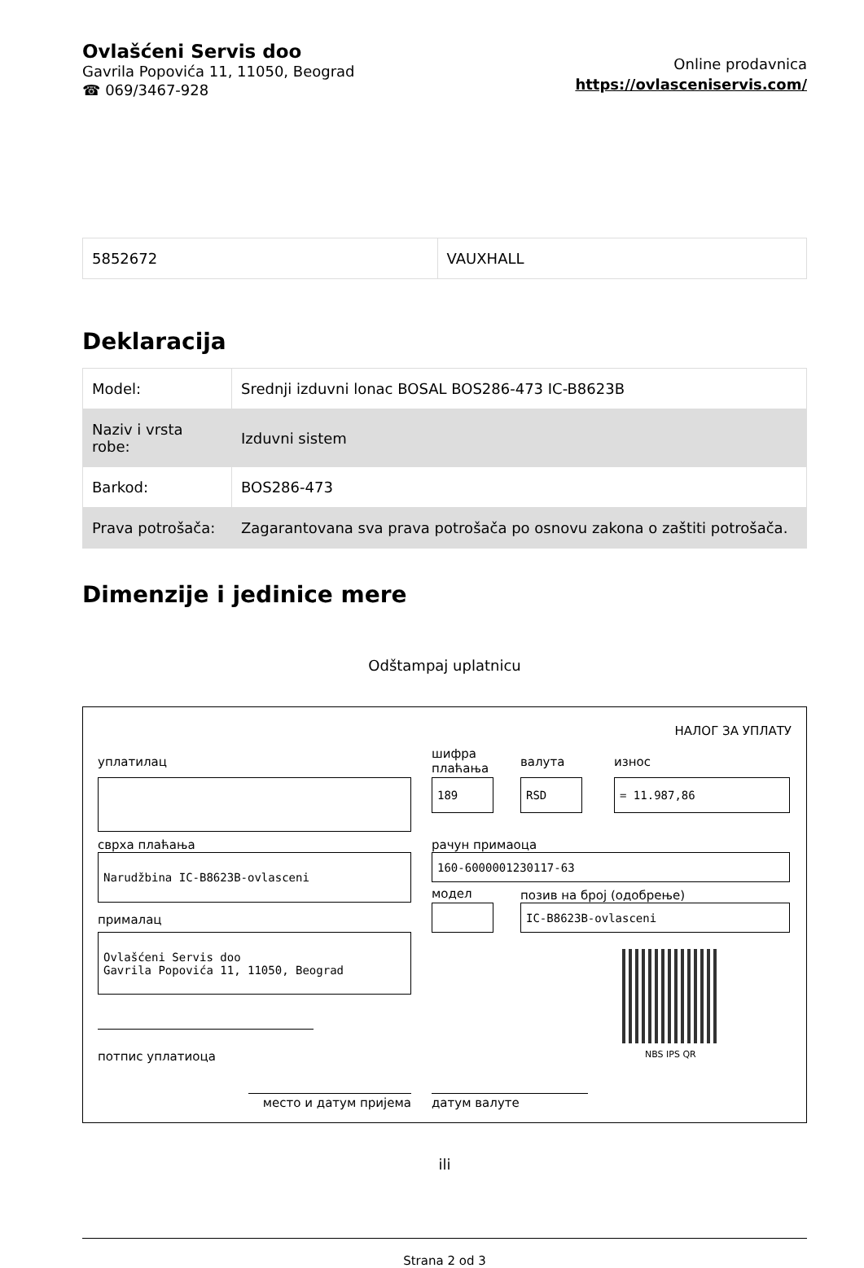Ovlašćeni Servis doo
Gavrila Popovića 11, 11050, Beograd
☎ 069/3467-928
Online prodavnica
https://ovlasceniservis.com/
| 5852672 | VAUXHALL |
Deklaracija
| Model: | Srednji izduvni lonac BOSAL BOS286-473 IC-B8623B |
| Naziv i vrsta robe: | Izduvni sistem |
| Barkod: | BOS286-473 |
| Prava potrošača: | Zagarantovana sva prava potrošača po osnovu zakona o zaštiti potrošača. |
Dimenzije i jedinice mere
Odštampaj uplatnicu
НАЛОГ ЗА УПЛАТУ
уплатилац
шифра
плаћања
валута износ
189 RSD = 11.987,86
сврха плаћања
Narudžbina IC-B8623B-ovlasceni
рачун примаоца
160-6000001230117-63
модел позив на број (одобрење)
IC-B8623B-ovlasceni
прималац
Ovlašćeni Servis doo
Gavrila Popovića 11, 11050, Beograd
NBS IPS QR
потпис уплатиоца
место и датум пријема датум валуте
ili
Strana 2 od 3